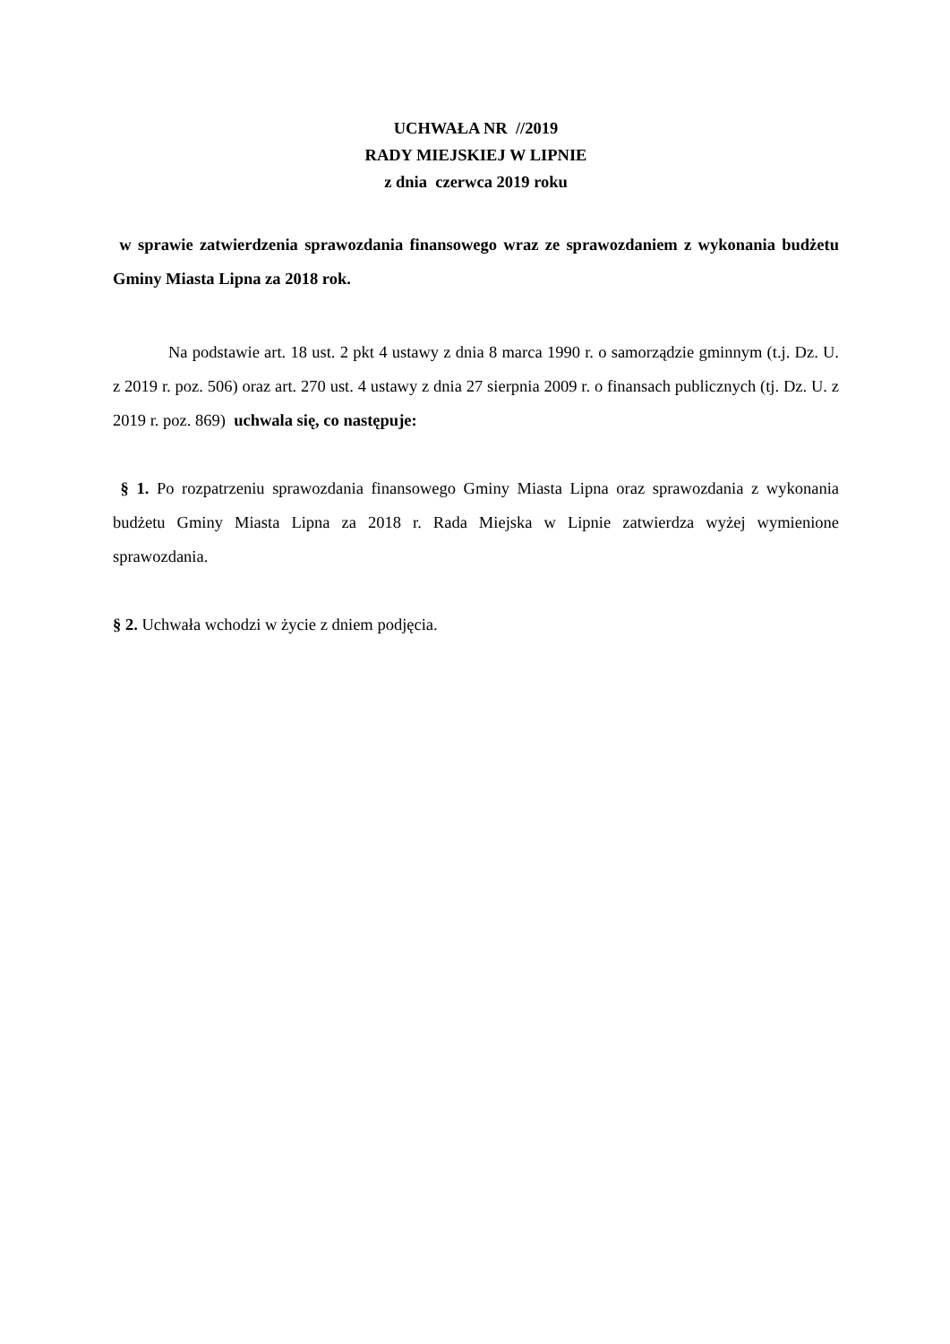UCHWAŁA NR //2019
RADY MIEJSKIEJ W LIPNIE
z dnia czerwca 2019 roku
w sprawie zatwierdzenia sprawozdania finansowego wraz ze sprawozdaniem z wykonania budżetu Gminy Miasta Lipna za 2018 rok.
Na podstawie art. 18 ust. 2 pkt 4 ustawy z dnia 8 marca 1990 r. o samorządzie gminnym (t.j. Dz. U. z 2019 r. poz. 506) oraz art. 270 ust. 4 ustawy z dnia 27 sierpnia 2009 r. o finansach publicznych (tj. Dz. U. z 2019 r. poz. 869) uchwala się, co następuje:
§ 1. Po rozpatrzeniu sprawozdania finansowego Gminy Miasta Lipna oraz sprawozdania z wykonania budżetu Gminy Miasta Lipna za 2018 r. Rada Miejska w Lipnie zatwierdza wyżej wymienione sprawozdania.
§ 2. Uchwała wchodzi w życie z dniem podjęcia.